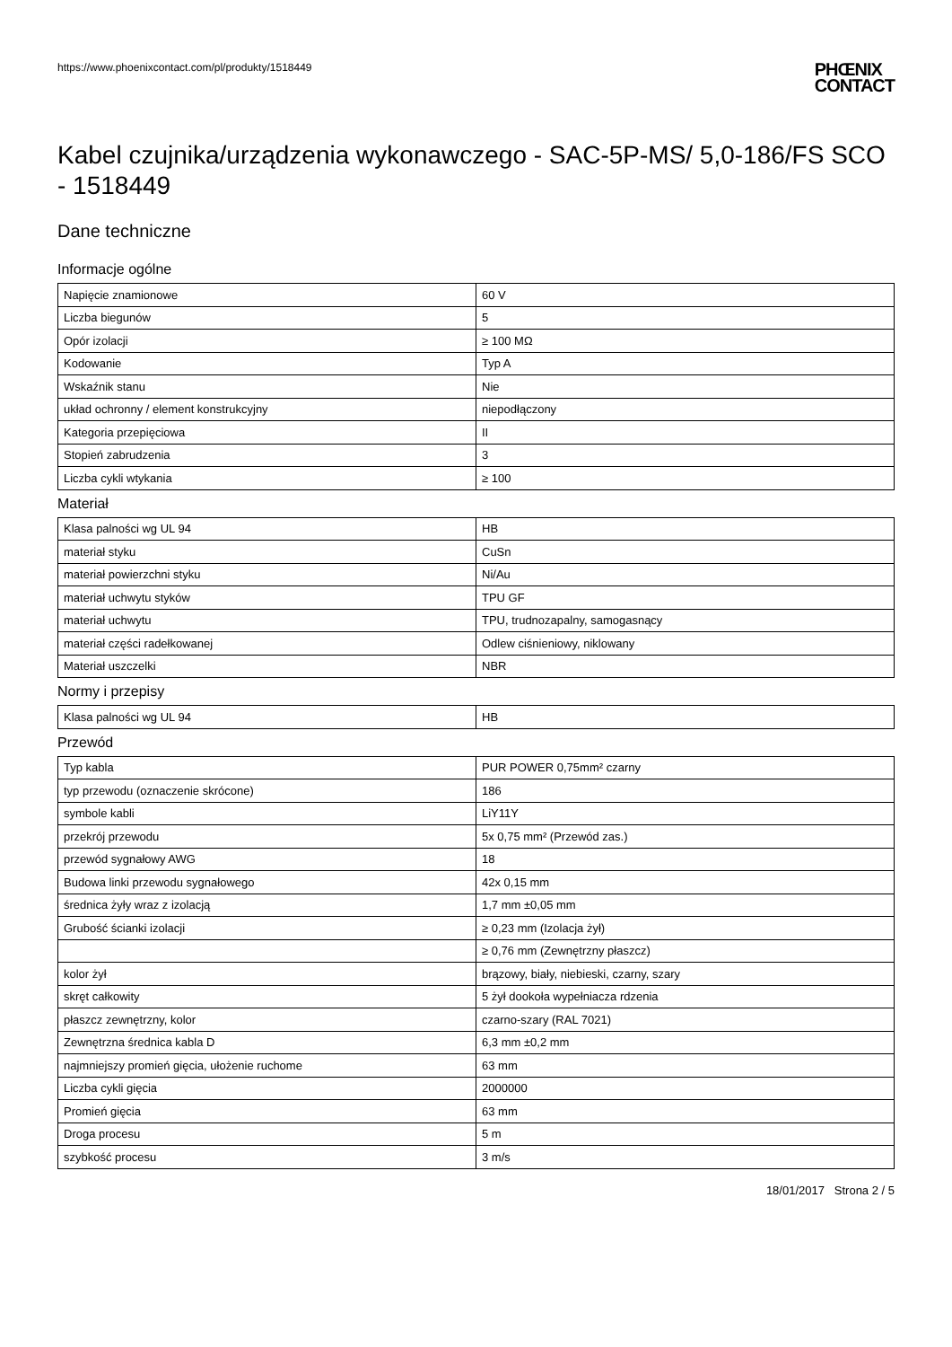https://www.phoenixcontact.com/pl/produkty/1518449
PHŒNIX
CONTACT
Kabel czujnika/urządzenia wykonawczego - SAC-5P-MS/ 5,0-186/FS SCO - 1518449
Dane techniczne
Informacje ogólne
| Napięcie znamionowe | 60 V |
| Liczba biegunów | 5 |
| Opór izolacji | ≥ 100 MΩ |
| Kodowanie | Typ A |
| Wskaźnik stanu | Nie |
| układ ochronny / element konstrukcyjny | niepodłączony |
| Kategoria przepięciowa | II |
| Stopień zabrudzenia | 3 |
| Liczba cykli wtykania | ≥ 100 |
Materiał
| Klasa palności wg UL 94 | HB |
| materiał styku | CuSn |
| materiał powierzchni styku | Ni/Au |
| materiał uchwytu styków | TPU GF |
| materiał uchwytu | TPU, trudnozapalny, samogasnący |
| materiał części radełkowanej | Odlew ciśnieniowy, niklowany |
| Materiał uszczelki | NBR |
Normy i przepisy
| Klasa palności wg UL 94 | HB |
Przewód
| Typ kabla | PUR POWER 0,75mm² czarny |
| typ przewodu (oznaczenie skrócone) | 186 |
| symbole kabli | LiY11Y |
| przekrój przewodu | 5x 0,75 mm² (Przewód zas.) |
| przewód sygnałowy AWG | 18 |
| Budowa linki przewodu sygnałowego | 42x 0,15 mm |
| średnica żyły wraz z izolacją | 1,7 mm ±0,05 mm |
| Grubość ścianki izolacji | ≥ 0,23 mm (Izolacja żył) |
| | ≥ 0,76 mm (Zewnętrzny płaszcz) |
| kolor żył | brązowy, biały, niebieski, czarny, szary |
| skręt całkowity | 5 żył dookoła wypełniacza rdzenia |
| płaszcz zewnętrzny, kolor | czarno-szary (RAL 7021) |
| Zewnętrzna średnica kabla D | 6,3 mm ±0,2 mm |
| najmniejszy promień gięcia, ułożenie ruchome | 63 mm |
| Liczba cykli gięcia | 2000000 |
| Promień gięcia | 63 mm |
| Droga procesu | 5 m |
| szybkość procesu | 3 m/s |
18/01/2017 Strona 2 / 5